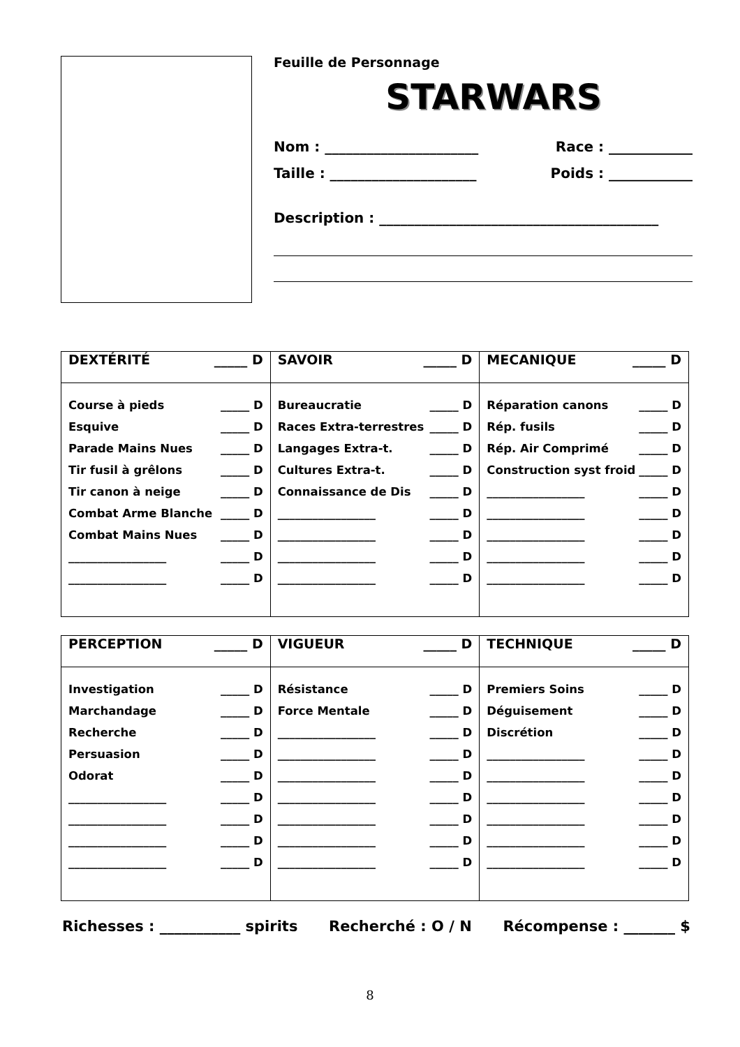Feuille de Personnage
STARWARS
Nom : ______________________ Race : ____________
Taille : _____________________ Poids : ____________
Description : ________________________________________
| DEXTÉRITÉ _____ D | SAVOIR _____ D | MECANIQUE _____ D |
| --- | --- | --- |
| Course à pieds _____ D Esquive _____ D Parade Mains Nues _____ D Tir fusil à grêlons _____ D Tir canon à neige _____ D Combat Arme Blanche _____ D Combat Mains Nues _____ D _________________ _____ D _________________ _____ D | Bureaucratie _____ D Races Extra-terrestres _____ D Langages Extra-t. _____ D Cultures Extra-t. _____ D Connaissance de Dis _____ D _________________ _____ D _________________ _____ D _________________ _____ D _________________ _____ D | Réparation canons _____ D Rép. fusils _____ D Rép. Air Comprimé _____ D Construction syst froid _____ D _________________ _____ D _________________ _____ D _________________ _____ D _________________ _____ D _________________ _____ D |
| PERCEPTION _____ D | VIGUEUR _____ D | TECHNIQUE _____ D |
| --- | --- | --- |
| Investigation _____ D Marchandage _____ D Recherche _____ D Persuasion _____ D Odorat _____ D _________________ _____ D _________________ _____ D _________________ _____ D _________________ _____ D | Résistance _____ D Force Mentale _____ D _________________ _____ D _________________ _____ D _________________ _____ D _________________ _____ D _________________ _____ D _________________ _____ D _________________ _____ D | Premiers Soins _____ D Déguisement _____ D Discrétion _____ D _________________ _____ D _________________ _____ D _________________ _____ D _________________ _____ D _________________ _____ D _________________ _____ D |
Richesses : ___________ spirits Recherché : O / N Récompense : _______ $
8